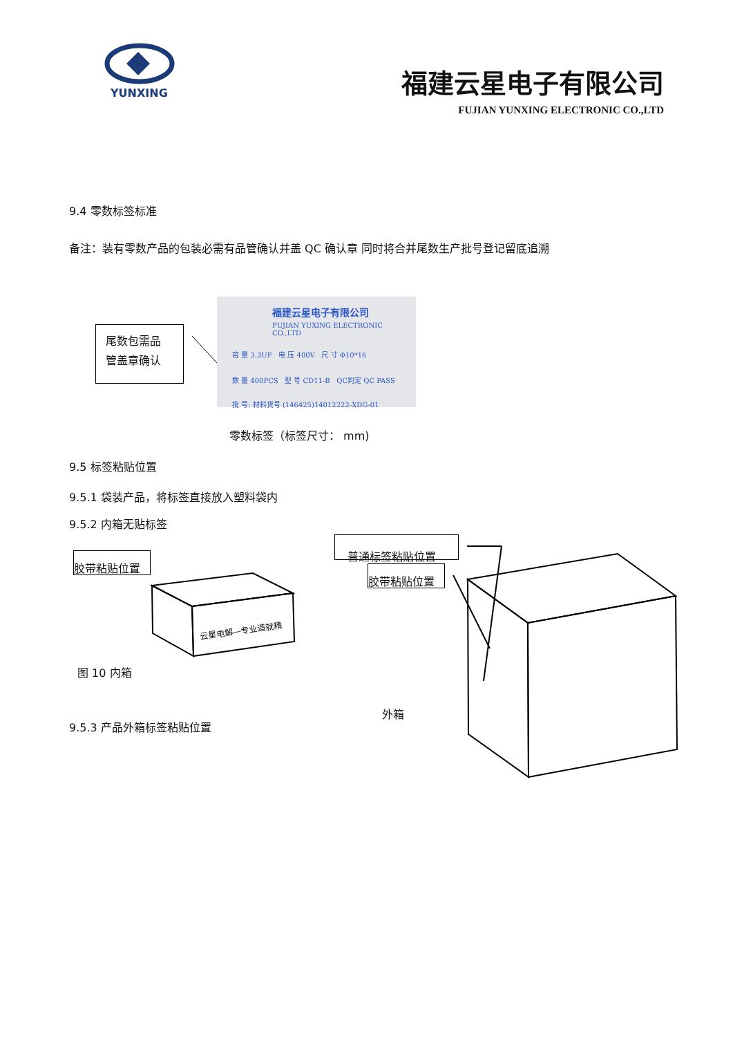YUNXING
福建云星电子有限公司
FUJIAN YUNXING ELECTRONIC CO.,LTD
9.4 零数标签标准
备注：装有零数产品的包装必需有品管确认并盖 QC 确认章 同时将合并尾数生产批号登记留底追溯
尾数包需品
管盖章确认
福建云星电子有限公司
FUJIAN YUXING ELECTRONIC CO.,LTD
容 量 3.3UF 电 压 400V 尺 寸 Φ10*16
数 量 400PCS 型 号 CD11-B QC判定 QC PASS
批 号: 材料货号 (146425)14012222-XDG-01
零数标签（标签尺寸： mm)
9.5 标签粘贴位置
9.5.1 袋装产品，将标签直接放入塑料袋内
9.5.2 内箱无贴标签
胶带粘贴位置
普通标签粘贴位置
胶带粘贴位置
云星电解—专业造就精
图 10 内箱
外箱
9.5.3 产品外箱标签粘贴位置